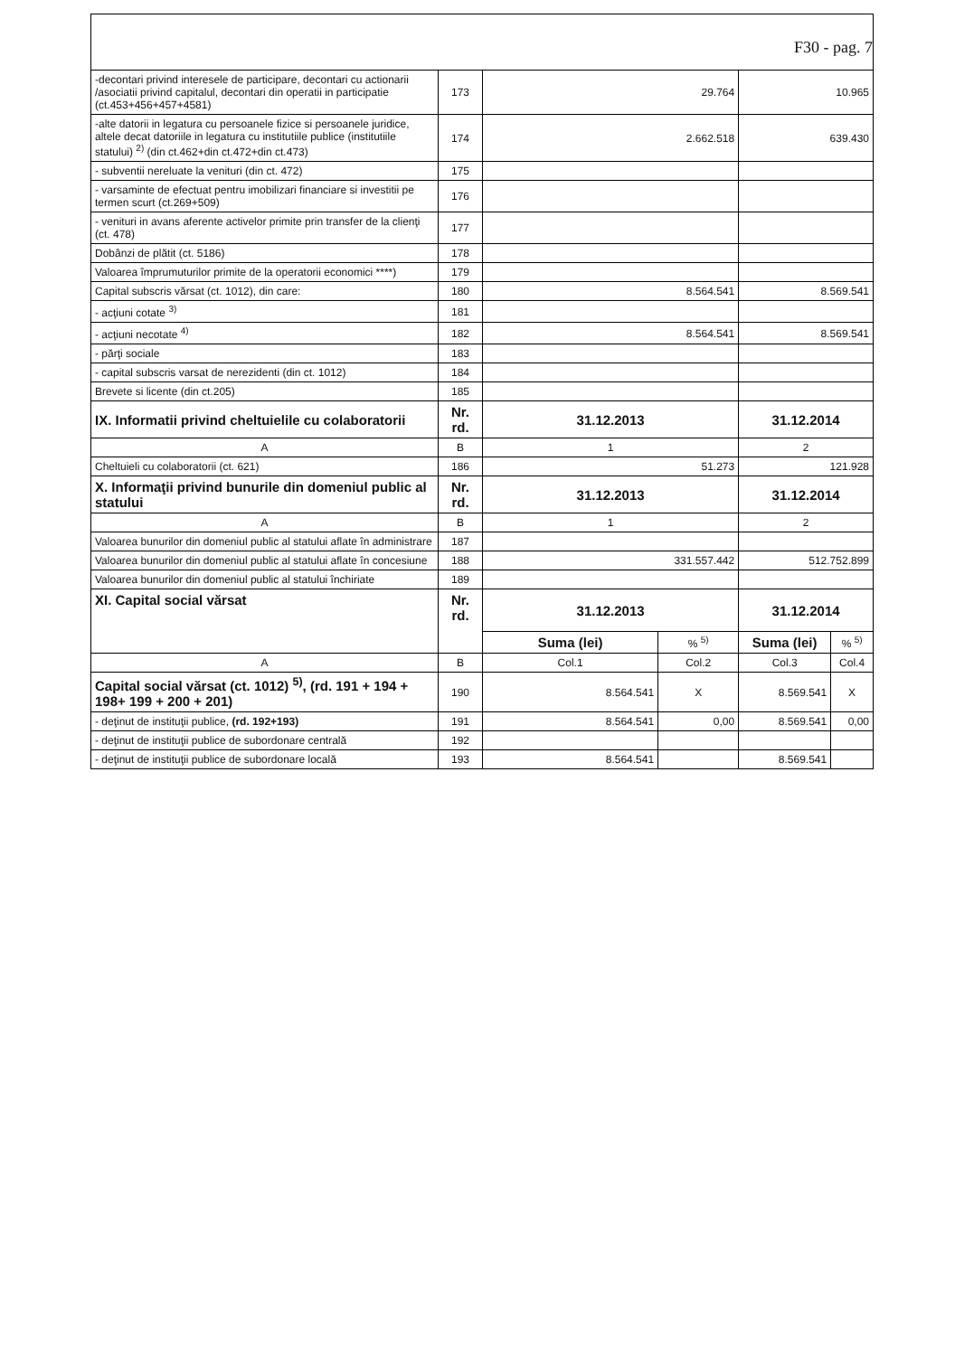F30 - pag. 7
| -decontari privind interesele de participare, decontari cu actionarii /asociatii privind capitalul, decontari din operatii in participatie (ct.453+456+457+4581) | 173 | 29.764 | | 10.965 | |
| -alte datorii in legatura cu persoanele fizice si persoanele juridice, altele decat datoriile in legatura cu institutiile publice (institutiile statului) <sup>2)</sup> (din ct.462+din ct.472+din ct.473) | 174 | 2.662.518 | | 639.430 | |
| - subventii nereluate la venituri (din ct. 472) | 175 | | | | |
| - varsaminte de efectuat pentru imobilizari financiare si investitii pe termen scurt (ct.269+509) | 176 | | | | |
| - venituri in avans aferente activelor primite prin transfer de la clienţi (ct. 478) | 177 | | | | |
| Dobânzi de plătit (ct. 5186) | 178 | | | | |
| Valoarea împrumuturilor primite de la operatorii economici ****) | 179 | | | | |
| Capital subscris vărsat (ct. 1012), din care: | 180 | 8.564.541 | | 8.569.541 | |
| - acţiuni cotate <sup>3)</sup> | 181 | | | | |
| - acţiuni necotate <sup>4)</sup> | 182 | 8.564.541 | | 8.569.541 | |
| - părţi sociale | 183 | | | | |
| - capital subscris varsat de nerezidenti (din ct. 1012) | 184 | | | | |
| Brevete si licente (din ct.205) | 185 | | | | |
| IX. Informatii privind cheltuielile cu colaboratorii | Nr. rd. | 31.12.2013 | | 31.12.2014 | |
| A | B | 1 | | 2 | |
| Cheltuieli cu colaboratorii (ct. 621) | 186 | 51.273 | | 121.928 | |
| X. Informaţii privind bunurile din domeniul public al statului | Nr. rd. | 31.12.2013 | | 31.12.2014 | |
| A | B | 1 | | 2 | |
| Valoarea bunurilor din domeniul public al statului aflate în administrare | 187 | | | | |
| Valoarea bunurilor din domeniul public al statului aflate în concesiune | 188 | 331.557.442 | | 512.752.899 | |
| Valoarea bunurilor din domeniul public al statului închiriate | 189 | | | | |
| XI. Capital social vărsat | Nr. rd. | 31.12.2013 | | 31.12.2014 | |
| | | Suma (lei) | % <sup>5)</sup> | Suma (lei) | % <sup>5)</sup> |
| A | B | Col.1 | Col.2 | Col.3 | Col.4 |
| Capital social vărsat (ct. 1012) <sup>5)</sup>, (rd. 191 + 194 + 198+ 199 + 200 + 201) | 190 | 8.564.541 | X | 8.569.541 | X |
| - deţinut de instituţii publice, (rd. 192+193) | 191 | 8.564.541 | 0,00 | 8.569.541 | 0,00 |
| - deţinut de instituţii publice de subordonare centrală | 192 | | | | |
| - deţinut de instituţii publice de subordonare locală | 193 | 8.564.541 | | 8.569.541 | |